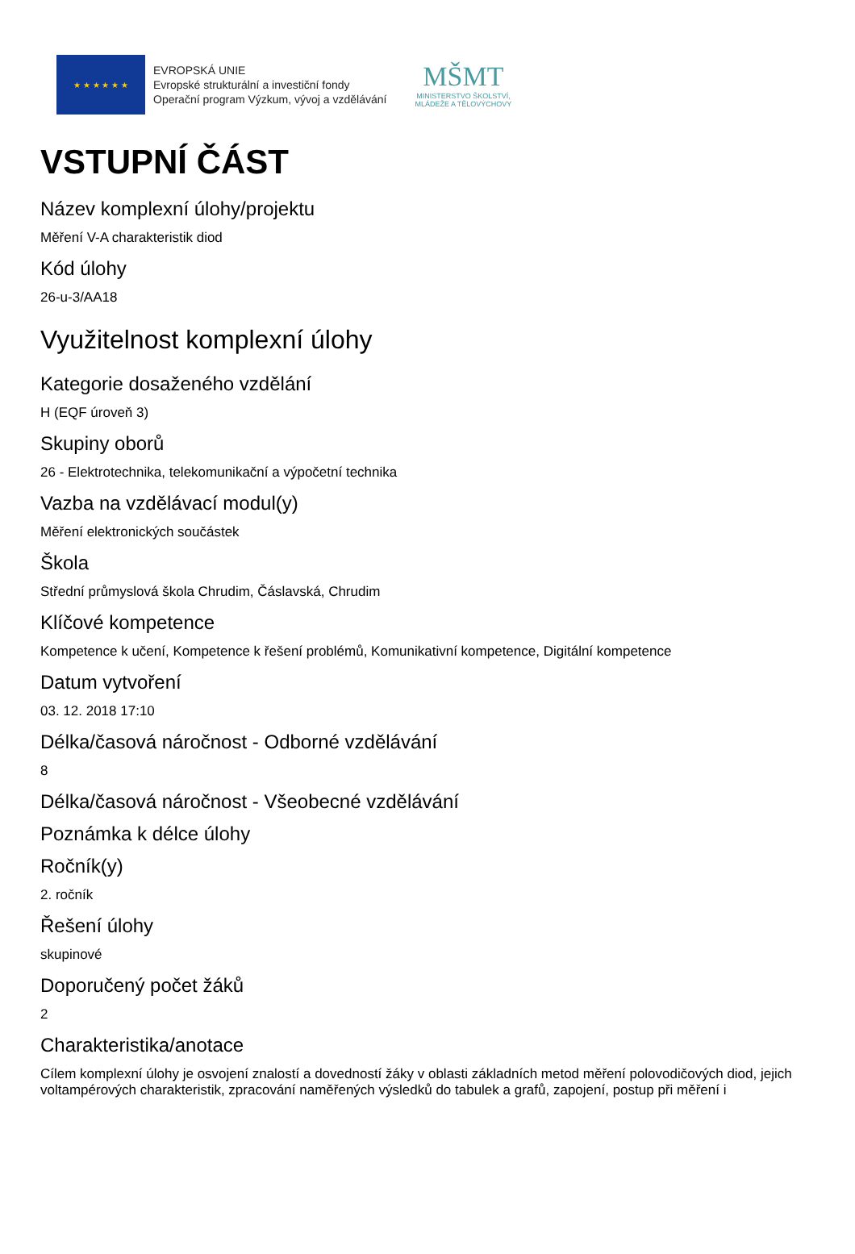★ ★ ★ ★ ★ ★
EVROPSKÁ UNIE
Evropské strukturální a investiční fondy
Operační program Výzkum, vývoj a vzdělávání
MŠMT
MINISTERSTVO ŠKOLSTVÍ,
MLÁDEŽE A TĚLOVÝCHOVY
VSTUPNÍ ČÁST
Název komplexní úlohy/projektu
Měření V-A charakteristik diod
Kód úlohy
26-u-3/AA18
Využitelnost komplexní úlohy
Kategorie dosaženého vzdělání
H (EQF úroveň 3)
Skupiny oborů
26 - Elektrotechnika, telekomunikační a výpočetní technika
Vazba na vzdělávací modul(y)
Měření elektronických součástek
Škola
Střední průmyslová škola Chrudim, Čáslavská, Chrudim
Klíčové kompetence
Kompetence k učení, Kompetence k řešení problémů, Komunikativní kompetence, Digitální kompetence
Datum vytvoření
03. 12. 2018 17:10
Délka/časová náročnost - Odborné vzdělávání
8
Délka/časová náročnost - Všeobecné vzdělávání
Poznámka k délce úlohy
Ročník(y)
2. ročník
Řešení úlohy
skupinové
Doporučený počet žáků
2
Charakteristika/anotace
Cílem komplexní úlohy je osvojení znalostí a dovedností žáky v oblasti základních metod měření polovodičových diod, jejich voltampérových charakteristik, zpracování naměřených výsledků do tabulek a grafů, zapojení, postup při měření i